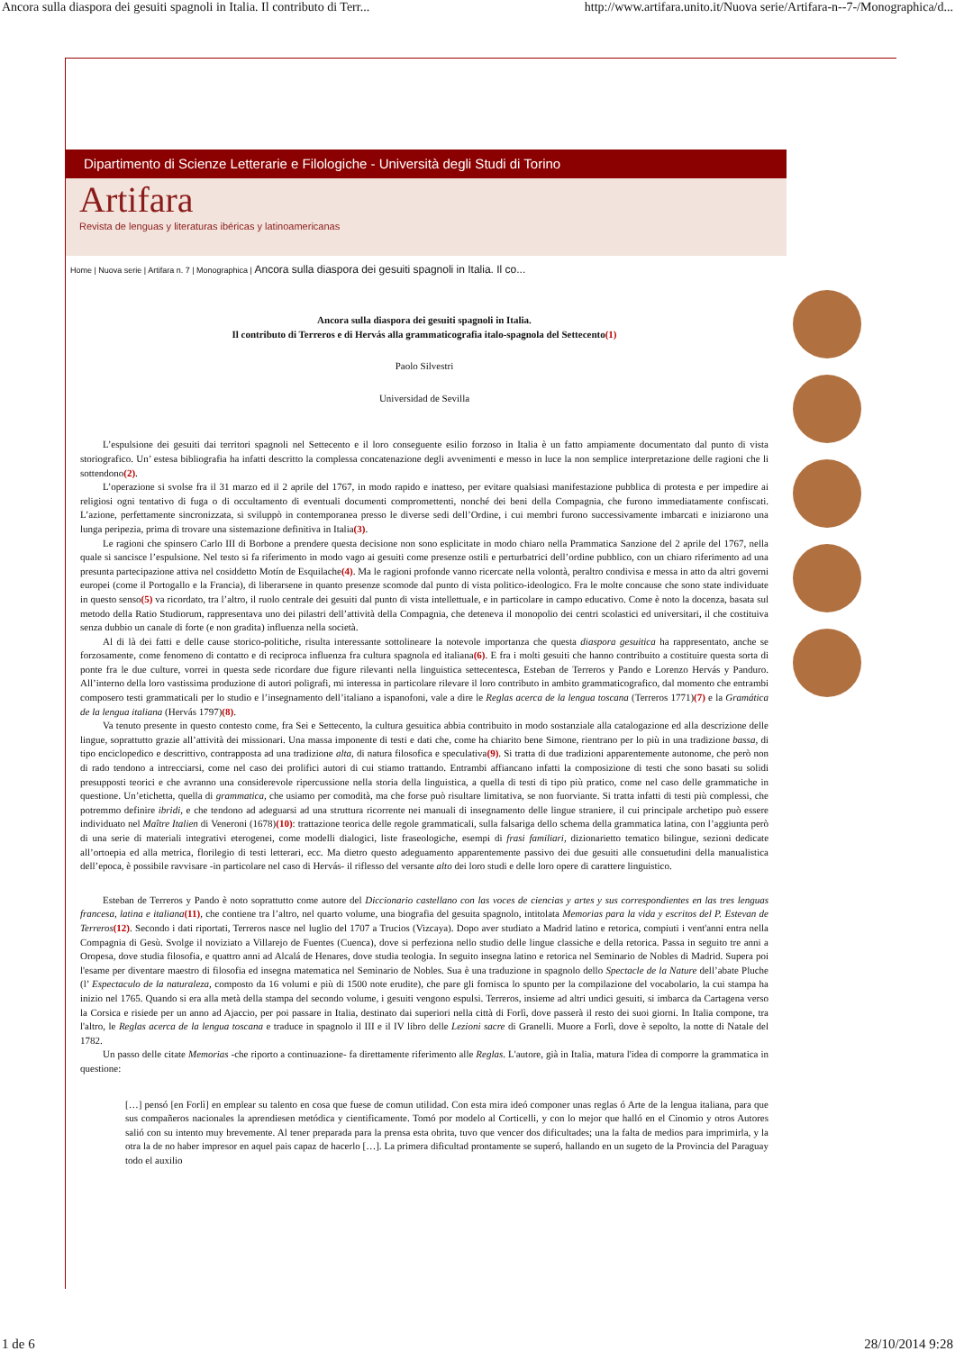Ancora sulla diaspora dei gesuiti spagnoli in Italia. Il contributo di Terr... http://www.artifara.unito.it/Nuova serie/Artifara-n--7-/Monographica/d...
Dipartimento di Scienze Letterarie e Filologiche - Università degli Studi di Torino
Artifara
Revista de lenguas y literaturas ibéricas y latinoamericanas
Home | Nuova serie | Artifara n. 7 | Monographica | Ancora sulla diaspora dei gesuiti spagnoli in Italia. Il co...
Ancora sulla diaspora dei gesuiti spagnoli in Italia.
Il contributo di Terreros e di Hervás alla grammaticografia italo-spagnola del Settecento(1)
Paolo Silvestri
Universidad de Sevilla
L’espulsione dei gesuiti dai territori spagnoli nel Settecento e il loro conseguente esilio forzoso in Italia è un fatto ampiamente documentato dal punto di vista storiografico. Un’ estesa bibliografia ha infatti descritto la complessa concatenazione degli avvenimenti e messo in luce la non semplice interpretazione delle ragioni che li sottendono(2).
L’operazione si svolse fra il 31 marzo ed il 2 aprile del 1767, in modo rapido e inatteso, per evitare qualsiasi manifestazione pubblica di protesta e per impedire ai religiosi ogni tentativo di fuga o di occultamento di eventuali documenti compromettenti, nonché dei beni della Compagnia, che furono immediatamente confiscati. L’azione, perfettamente sincronizzata, si sviluppò in contemporanea presso le diverse sedi dell’Ordine, i cui membri furono successivamente imbarcati e iniziarono una lunga peripezia, prima di trovare una sistemazione definitiva in Italia(3).
Le ragioni che spinsero Carlo III di Borbone a prendere questa decisione non sono esplicitate in modo chiaro nella Prammatica Sanzione del 2 aprile del 1767, nella quale si sancisce l’espulsione. Nel testo si fa riferimento in modo vago ai gesuiti come presenze ostili e perturbatrici dell’ordine pubblico, con un chiaro riferimento ad una presunta partecipazione attiva nel cosiddetto Motín de Esquilache(4). Ma le ragioni profonde vanno ricercate nella volontà, peraltro condivisa e messa in atto da altri governi europei (come il Portogallo e la Francia), di liberarsene in quanto presenze scomode dal punto di vista politico-ideologico. Fra le molte concause che sono state individuate in questo senso(5) va ricordato, tra l’altro, il ruolo centrale dei gesuiti dal punto di vista intellettuale, e in particolare in campo educativo. Come è noto la docenza, basata sul metodo della Ratio Studiorum, rappresentava uno dei pilastri dell’attività della Compagnia, che deteneva il monopolio dei centri scolastici ed universitari, il che costituiva senza dubbio un canale di forte (e non gradita) influenza nella società.
Al di là dei fatti e delle cause storico-politiche, risulta interessante sottolineare la notevole importanza che questa diaspora gesuitica ha rappresentato, anche se forzosamente, come fenomeno di contatto e di reciproca influenza fra cultura spagnola ed italiana(6). E fra i molti gesuiti che hanno contribuito a costituire questa sorta di ponte fra le due culture, vorrei in questa sede ricordare due figure rilevanti nella linguistica settecentesca, Esteban de Terreros y Pando e Lorenzo Hervás y Panduro. All’interno della loro vastissima produzione di autori poligrafi, mi interessa in particolare rilevare il loro contributo in ambito grammaticografico, dal momento che entrambi composero testi grammaticali per lo studio e l’insegnamento dell’italiano a ispanofoni, vale a dire le Reglas acerca de la lengua toscana (Terreros 1771)(7) e la Gramática de la lengua italiana (Hervás 1797)(8).
Va tenuto presente in questo contesto come, fra Sei e Settecento, la cultura gesuitica abbia contribuito in modo sostanziale alla catalogazione ed alla descrizione delle lingue, soprattutto grazie all’attività dei missionari. Una massa imponente di testi e dati che, come ha chiarito bene Simone, rientrano per lo più in una tradizione bassa, di tipo enciclopedico e descrittivo, contrapposta ad una tradizione alta, di natura filosofica e speculativa(9). Si tratta di due tradizioni apparentemente autonome, che però non di rado tendono a intrecciarsi, come nel caso dei prolifici autori di cui stiamo trattando. Entrambi affiancano infatti la composizione di testi che sono basati su solidi presupposti teorici e che avranno una considerevole ripercussione nella storia della linguistica, a quella di testi di tipo più pratico, come nel caso delle grammatiche in questione. Un’etichetta, quella di grammatica, che usiamo per comodità, ma che forse può risultare limitativa, se non fuorviante. Si tratta infatti di testi più complessi, che potremmo definire ibridi, e che tendono ad adeguarsi ad una struttura ricorrente nei manuali di insegnamento delle lingue straniere, il cui principale archetipo può essere individuato nel Maître Italien di Veneroni (1678)(10): trattazione teorica delle regole grammaticali, sulla falsariga dello schema della grammatica latina, con l’aggiunta però di una serie di materiali integrativi eterogenei, come modelli dialogici, liste fraseologiche, esempi di frasi familiari, dizionarietto tematico bilingue, sezioni dedicate all’ortoepia ed alla metrica, florilegio di testi letterari, ecc. Ma dietro questo adeguamento apparentemente passivo dei due gesuiti alle consuetudini della manualistica dell’epoca, è possibile ravvisare -in particolare nel caso di Hervás- il riflesso del versante alto dei loro studi e delle loro opere di carattere linguistico.
Esteban de Terreros y Pando è noto soprattutto come autore del Diccionario castellano con las voces de ciencias y artes y sus correspondientes en las tres lenguas francesa, latina e italiana(11), che contiene tra l’altro, nel quarto volume, una biografia del gesuita spagnolo, intitolata Memorias para la vida y escritos del P. Estevan de Terreros(12). Secondo i dati riportati, Terreros nasce nel luglio del 1707 a Trucios (Vizcaya). Dopo aver studiato a Madrid latino e retorica, compiuti i vent'anni entra nella Compagnia di Gesù. Svolge il noviziato a Villarejo de Fuentes (Cuenca), dove si perfeziona nello studio delle lingue classiche e della retorica. Passa in seguito tre anni a Oropesa, dove studia filosofia, e quattro anni ad Alcalá de Henares, dove studia teologia. In seguito insegna latino e retorica nel Seminario de Nobles di Madrid. Supera poi l'esame per diventare maestro di filosofia ed insegna matematica nel Seminario de Nobles. Sua è una traduzione in spagnolo dello Spectacle de la Nature dell’abate Pluche (l’ Espectaculo de la naturaleza, composto da 16 volumi e più di 1500 note erudite), che pare gli fornisca lo spunto per la compilazione del vocabolario, la cui stampa ha inizio nel 1765. Quando si era alla metà della stampa del secondo volume, i gesuiti vengono espulsi. Terreros, insieme ad altri undici gesuiti, si imbarca da Cartagena verso la Corsica e risiede per un anno ad Ajaccio, per poi passare in Italia, destinato dai superiori nella città di Forlì, dove passerà il resto dei suoi giorni. In Italia compone, tra l'altro, le Reglas acerca de la lengua toscana e traduce in spagnolo il III e il IV libro delle Lezioni sacre di Granelli. Muore a Forlì, dove è sepolto, la notte di Natale del 1782.
Un passo delle citate Memorias -che riporto a continuazione- fa direttamente riferimento alle Reglas. L'autore, già in Italia, matura l'idea di comporre la grammatica in questione:
[…] pensó [en Forlì] en emplear su talento en cosa que fuese de comun utilidad. Con esta mira ideó componer unas reglas ó Arte de la lengua italiana, para que sus compañeros nacionales la aprendiesen metódica y cientificamente. Tomó por modelo al Corticelli, y con lo mejor que halló en el Cinomio y otros Autores salió con su intento muy brevemente. Al tener preparada para la prensa esta obrita, tuvo que vencer dos dificultades; una la falta de medios para imprimirla, y la otra la de no haber impresor en aquel pais capaz de hacerlo […]. La primera dificultad prontamente se superó, hallando en un sugeto de la Provincia del Paraguay todo el auxilio
1 de 6 28/10/2014 9:28